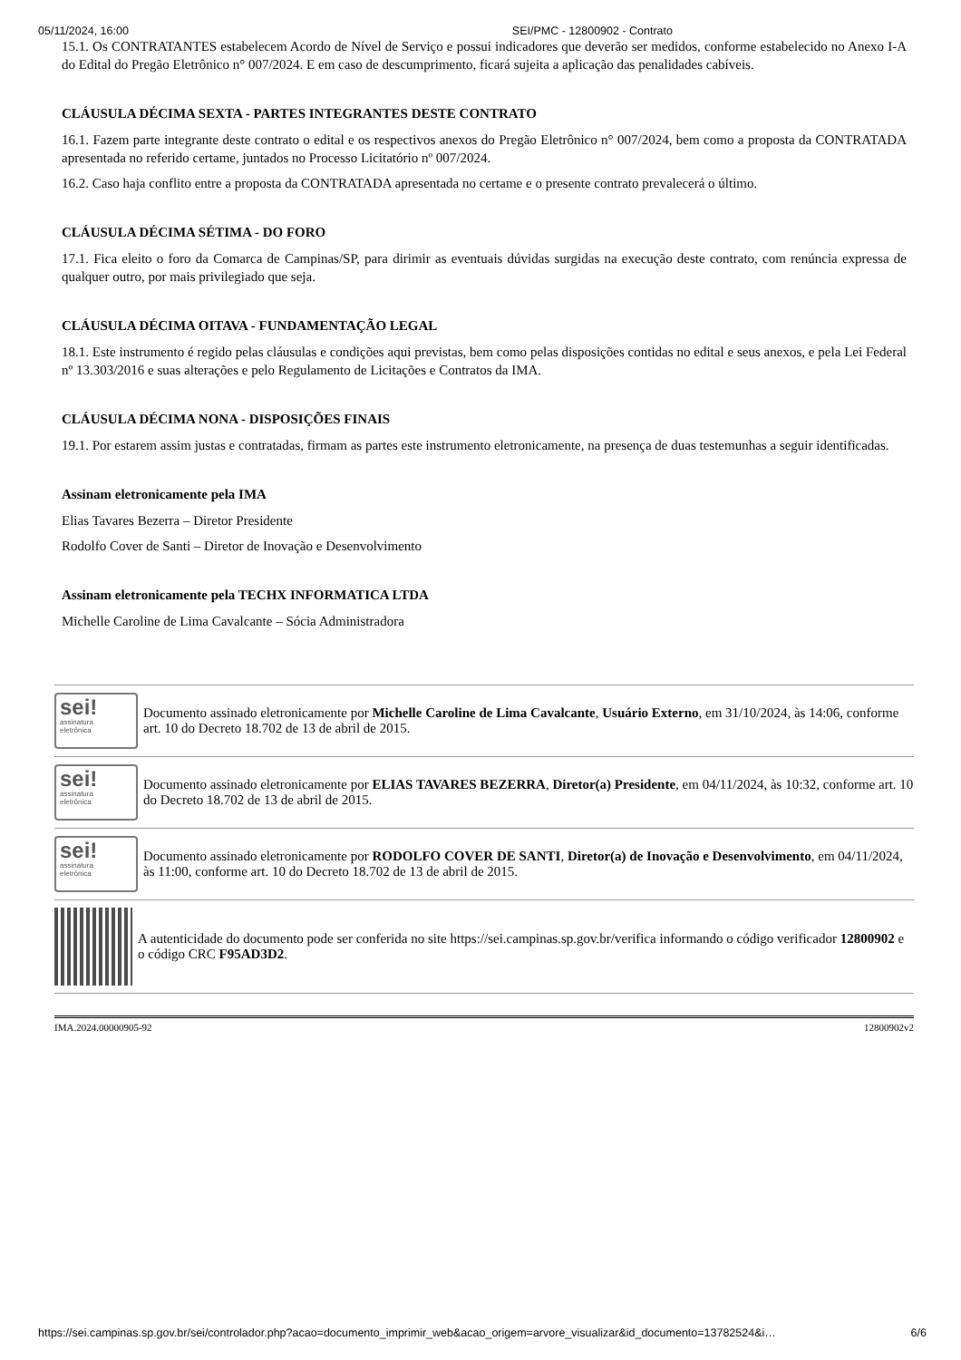05/11/2024, 16:00 SEI/PMC - 12800902 - Contrato
15.1. Os CONTRATANTES estabelecem Acordo de Nível de Serviço e possui indicadores que deverão ser medidos, conforme estabelecido no Anexo I-A do Edital do Pregão Eletrônico n° 007/2024. E em caso de descumprimento, ficará sujeita a aplicação das penalidades cabíveis.
CLÁUSULA DÉCIMA SEXTA - PARTES INTEGRANTES DESTE CONTRATO
16.1. Fazem parte integrante deste contrato o edital e os respectivos anexos do Pregão Eletrônico n° 007/2024, bem como a proposta da CONTRATADA apresentada no referido certame, juntados no Processo Licitatório nº 007/2024.
16.2. Caso haja conflito entre a proposta da CONTRATADA apresentada no certame e o presente contrato prevalecerá o último.
CLÁUSULA DÉCIMA SÉTIMA - DO FORO
17.1. Fica eleito o foro da Comarca de Campinas/SP, para dirimir as eventuais dúvidas surgidas na execução deste contrato, com renúncia expressa de qualquer outro, por mais privilegiado que seja.
CLÁUSULA DÉCIMA OITAVA - FUNDAMENTAÇÃO LEGAL
18.1. Este instrumento é regido pelas cláusulas e condições aqui previstas, bem como pelas disposições contidas no edital e seus anexos, e pela Lei Federal nº 13.303/2016 e suas alterações e pelo Regulamento de Licitações e Contratos da IMA.
CLÁUSULA DÉCIMA NONA - DISPOSIÇÕES FINAIS
19.1. Por estarem assim justas e contratadas, firmam as partes este instrumento eletronicamente, na presença de duas testemunhas a seguir identificadas.
Assinam eletronicamente pela IMA
Elias Tavares Bezerra – Diretor Presidente
Rodolfo Cover de Santi – Diretor de Inovação e Desenvolvimento
Assinam eletronicamente pela TECHX INFORMATICA LTDA
Michelle Caroline de Lima Cavalcante – Sócia Administradora
sei!
assinatura
eletrônica
Documento assinado eletronicamente por Michelle Caroline de Lima Cavalcante, Usuário Externo, em 31/10/2024, às 14:06, conforme art. 10 do Decreto 18.702 de 13 de abril de 2015.
sei!
assinatura
eletrônica
Documento assinado eletronicamente por ELIAS TAVARES BEZERRA, Diretor(a) Presidente, em 04/11/2024, às 10:32, conforme art. 10 do Decreto 18.702 de 13 de abril de 2015.
sei!
assinatura
eletrônica
Documento assinado eletronicamente por RODOLFO COVER DE SANTI, Diretor(a) de Inovação e Desenvolvimento, em 04/11/2024, às 11:00, conforme art. 10 do Decreto 18.702 de 13 de abril de 2015.
A autenticidade do documento pode ser conferida no site https://sei.campinas.sp.gov.br/verifica informando o código verificador 12800902 e o código CRC F95AD3D2.
IMA.2024.00000905-92 12800902v2
https://sei.campinas.sp.gov.br/sei/controlador.php?acao=documento_imprimir_web&acao_origem=arvore_visualizar&id_documento=13782524&i… 6/6